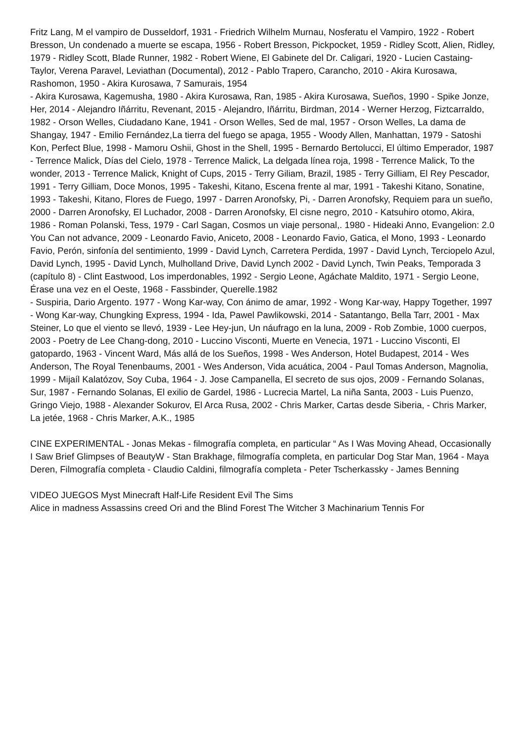Fritz Lang, M el vampiro de Dusseldorf, 1931 - Friedrich Wilhelm Murnau, Nosferatu el Vampiro, 1922 - Robert Bresson, Un condenado a muerte se escapa, 1956 - Robert Bresson, Pickpocket, 1959 - Ridley Scott, Alien, Ridley, 1979 - Ridley Scott, Blade Runner, 1982 - Robert Wiene, El Gabinete del Dr. Caligari, 1920 - Lucien Castaing-Taylor, Verena Paravel, Leviathan (Documental), 2012 - Pablo Trapero, Carancho, 2010 - Akira Kurosawa, Rashomon, 1950 - Akira Kurosawa, 7 Samurais, 1954
- Akira Kurosawa, Kagemusha, 1980 - Akira Kurosawa, Ran, 1985 - Akira Kurosawa, Sueños, 1990 - Spike Jonze, Her, 2014 - Alejandro Iñárritu, Revenant, 2015 - Alejandro, Iñárritu, Birdman, 2014 - Werner Herzog, Fiztcarraldo, 1982 - Orson Welles, Ciudadano Kane, 1941 - Orson Welles, Sed de mal, 1957 - Orson Welles, La dama de Shangay, 1947 - Emilio Fernández,La tierra del fuego se apaga, 1955 - Woody Allen, Manhattan, 1979 - Satoshi Kon, Perfect Blue, 1998 - Mamoru Oshii, Ghost in the Shell, 1995 - Bernardo Bertolucci, El último Emperador, 1987 - Terrence Malick, Días del Cielo, 1978 - Terrence Malick, La delgada línea roja, 1998 - Terrence Malick, To the wonder, 2013 - Terrence Malick, Knight of Cups, 2015 - Terry Giliam, Brazil, 1985 - Terry Gilliam, El Rey Pescador, 1991 - Terry Gilliam, Doce Monos, 1995 - Takeshi, Kitano, Escena frente al mar, 1991 - Takeshi Kitano, Sonatine, 1993 - Takeshi, Kitano, Flores de Fuego, 1997 - Darren Aronofsky, Pi, - Darren Aronofsky, Requiem para un sueño, 2000 - Darren Aronofsky, El Luchador, 2008 - Darren Aronofsky, El cisne negro, 2010 - Katsuhiro otomo, Akira, 1986 - Roman Polanski, Tess, 1979 - Carl Sagan, Cosmos un viaje personal,. 1980 - Hideaki Anno, Evangelion: 2.0 You Can not advance, 2009 - Leonardo Favio, Aniceto, 2008 - Leonardo Favio, Gatica, el Mono, 1993 - Leonardo Favio, Perón, sinfonía del sentimiento, 1999 - David Lynch, Carretera Perdida, 1997 - David Lynch, Terciopelo Azul, David Lynch, 1995 - David Lynch, Mulholland Drive, David Lynch 2002 - David Lynch, Twin Peaks, Temporada 3 (capítulo 8) - Clint Eastwood, Los imperdonables, 1992 - Sergio Leone, Agáchate Maldito, 1971 - Sergio Leone, Érase una vez en el Oeste, 1968 - Fassbinder, Querelle.1982
- Suspiria, Dario Argento. 1977 - Wong Kar-way, Con ánimo de amar, 1992 - Wong Kar-way, Happy Together, 1997 - Wong Kar-way, Chungking Express, 1994 - Ida, Pawel Pawlikowski, 2014 - Satantango, Bella Tarr, 2001 - Max Steiner, Lo que el viento se llevó, 1939 - Lee Hey-jun, Un náufrago en la luna, 2009 - Rob Zombie, 1000 cuerpos, 2003 - Poetry de Lee Chang-dong, 2010 - Luccino Visconti, Muerte en Venecia, 1971 - Luccino Visconti, El gatopardo, 1963 - Vincent Ward, Más allá de los Sueños, 1998 - Wes Anderson, Hotel Budapest, 2014 - Wes Anderson, The Royal Tenenbaums, 2001 - Wes Anderson, Vida acuática, 2004 - Paul Tomas Anderson, Magnolia, 1999 - Mijaíl Kalatózov, Soy Cuba, 1964 - J. Jose Campanella, El secreto de sus ojos, 2009 - Fernando Solanas, Sur, 1987 - Fernando Solanas, El exilio de Gardel, 1986 - Lucrecia Martel, La niña Santa, 2003 - Luis Puenzo, Gringo Viejo, 1988 - Alexander Sokurov, El Arca Rusa, 2002 - Chris Marker, Cartas desde Siberia, - Chris Marker, La jetée, 1968 - Chris Marker, A.K., 1985
CINE EXPERIMENTAL - Jonas Mekas - filmografía completa, en particular “ As I Was Moving Ahead, Occasionally I Saw Brief Glimpses of BeautyW - Stan Brakhage, filmografía completa, en particular Dog Star Man, 1964 - Maya Deren, Filmografía completa - Claudio Caldini, filmografía completa - Peter Tscherkassky - James Benning
VIDEO JUEGOS Myst Minecraft Half-Life Resident Evil The Sims
Alice in madness Assassins creed Ori and the Blind Forest The Witcher 3 Machinarium Tennis For